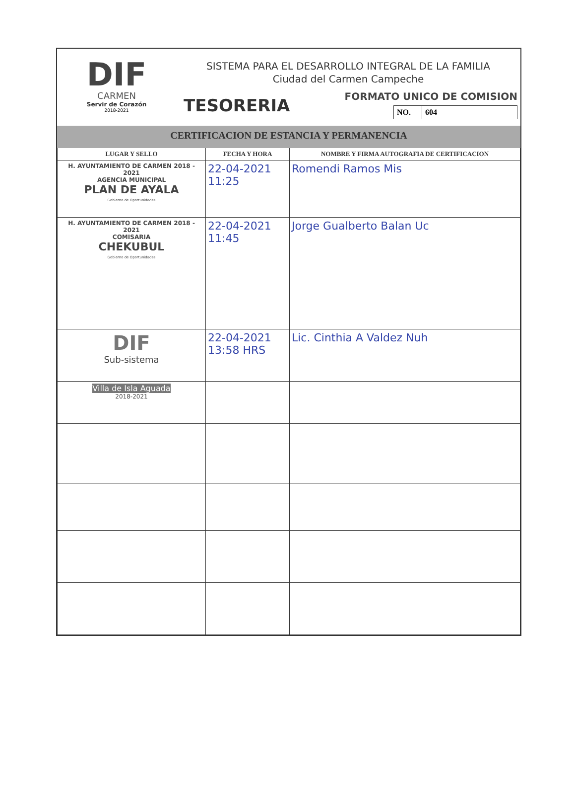DIF
CARMEN
Servir de Corazón
2018-2021
SISTEMA PARA EL DESARROLLO INTEGRAL DE LA FAMILIA
Ciudad del Carmen Campeche
TESORERIA
FORMATO UNICO DE COMISION
NO. 604
CERTIFICACION DE ESTANCIA Y PERMANENCIA
| LUGAR Y SELLO | FECHA Y HORA | NOMBRE Y FIRMA AUTOGRAFIA DE CERTIFICACION |
| --- | --- | --- |
| H. AYUNTAMIENTO DE CARMEN 2018 - 2021 AGENCIA MUNICIPAL PLAN DE AYALA Gobierno de Oportunidades | 22-04-2021 11:25 | Romendi Ramos Mis |
| H. AYUNTAMIENTO DE CARMEN 2018 - 2021 COMISARIA CHEKUBUL Gobierno de Oportunidades | 22-04-2021 11:45 | Jorge Gualberto Balan Uc |
| DIF Sub-sistema | 22-04-2021 13:58 HRS | Lic. Cinthia A Valdez Nuh |
| Villa de Isla Aguada 2018-2021 | | |